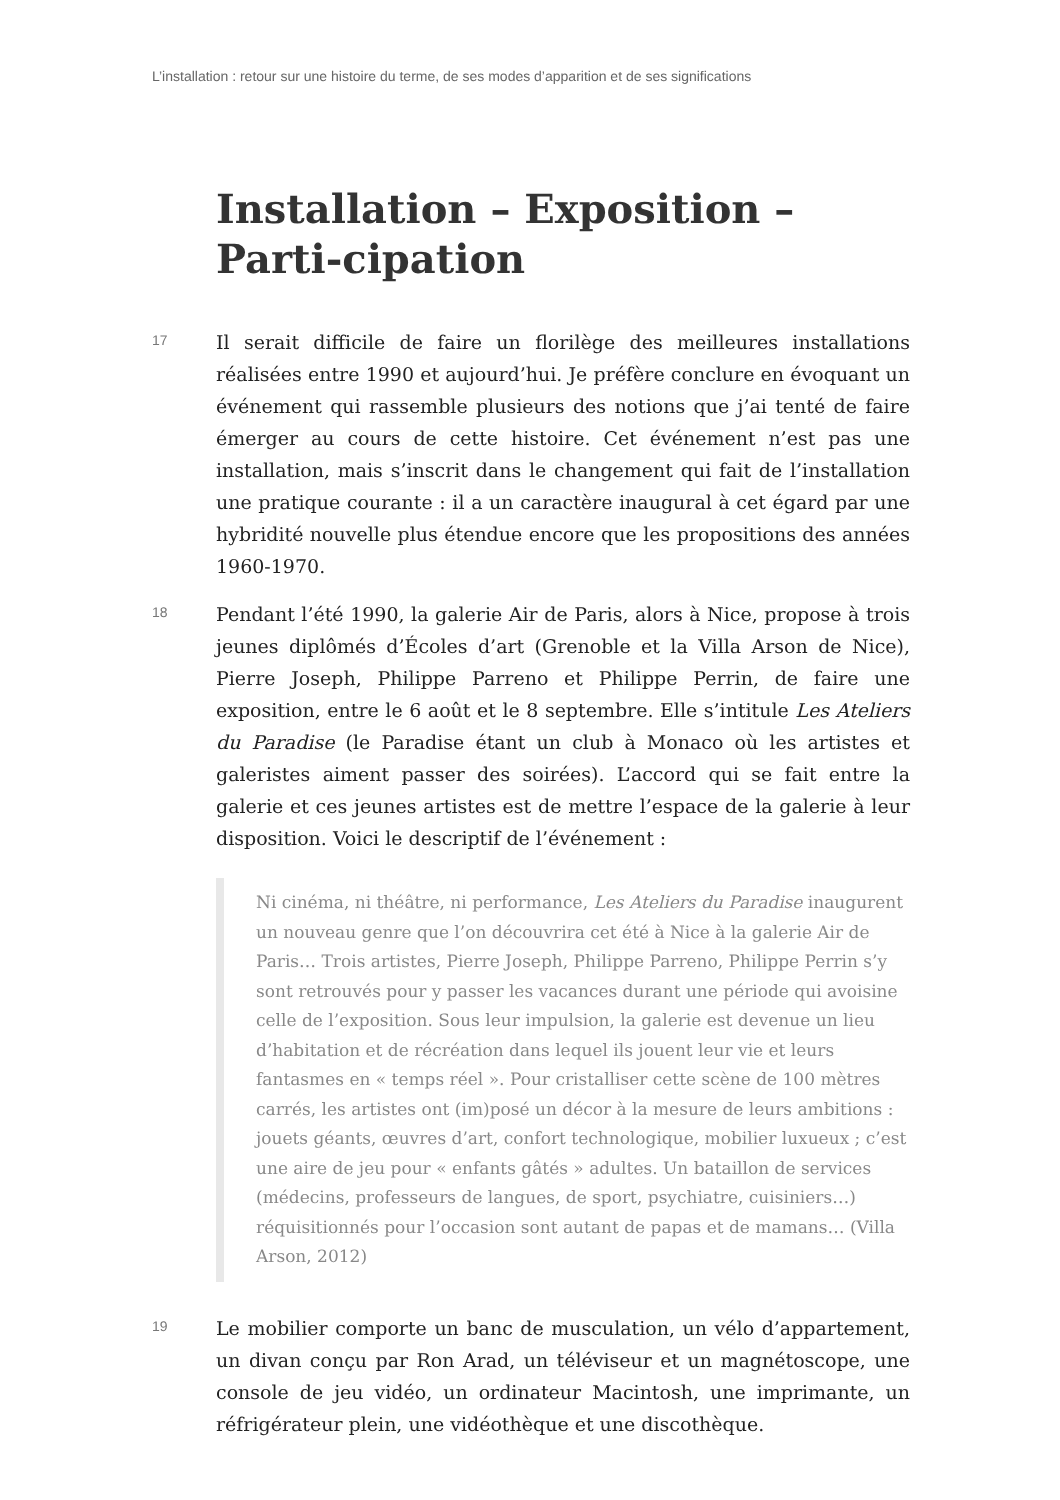L’installation : retour sur une histoire du terme, de ses modes d’apparition et de ses significations
Installation – Exposition – Parti-cipation
17
Il serait difficile de faire un florilège des meilleures installations réalisées entre 1990 et aujourd’hui. Je préfère conclure en évoquant un événement qui rassemble plusieurs des notions que j’ai tenté de faire émerger au cours de cette histoire. Cet événement n’est pas une installation, mais s’inscrit dans le changement qui fait de l’installation une pratique courante : il a un caractère inaugural à cet égard par une hybridité nouvelle plus étendue encore que les propositions des années 1960-1970.
18
Pendant l’été 1990, la galerie Air de Paris, alors à Nice, propose à trois jeunes diplômés d’Écoles d’art (Grenoble et la Villa Arson de Nice), Pierre Joseph, Philippe Parreno et Philippe Perrin, de faire une exposition, entre le 6 août et le 8 septembre. Elle s’intitule Les Ateliers du Paradise (le Paradise étant un club à Monaco où les artistes et galeristes aiment passer des soirées). L’accord qui se fait entre la galerie et ces jeunes artistes est de mettre l’espace de la galerie à leur disposition. Voici le descriptif de l’événement :
Ni cinéma, ni théâtre, ni performance, Les Ateliers du Paradise inaugurent un nouveau genre que l’on découvrira cet été à Nice à la galerie Air de Paris… Trois artistes, Pierre Joseph, Philippe Parreno, Philippe Perrin s’y sont retrouvés pour y passer les vacances durant une période qui avoisine celle de l’exposition. Sous leur impulsion, la galerie est devenue un lieu d’habitation et de récréation dans lequel ils jouent leur vie et leurs fantasmes en « temps réel ». Pour cristalliser cette scène de 100 mètres carrés, les artistes ont (im)posé un décor à la mesure de leurs ambitions : jouets géants, œuvres d’art, confort technologique, mobilier luxueux ; c’est une aire de jeu pour « enfants gâtés » adultes. Un bataillon de services (médecins, professeurs de langues, de sport, psychiatre, cuisiniers…) réquisitionnés pour l’occasion sont autant de papas et de mamans… (Villa Arson, 2012)
19
Le mobilier comporte un banc de musculation, un vélo d’appartement, un divan conçu par Ron Arad, un téléviseur et un magnétoscope, une console de jeu vidéo, un ordinateur Macintosh, une imprimante, un réfrigérateur plein, une vidéothèque et une discothèque.